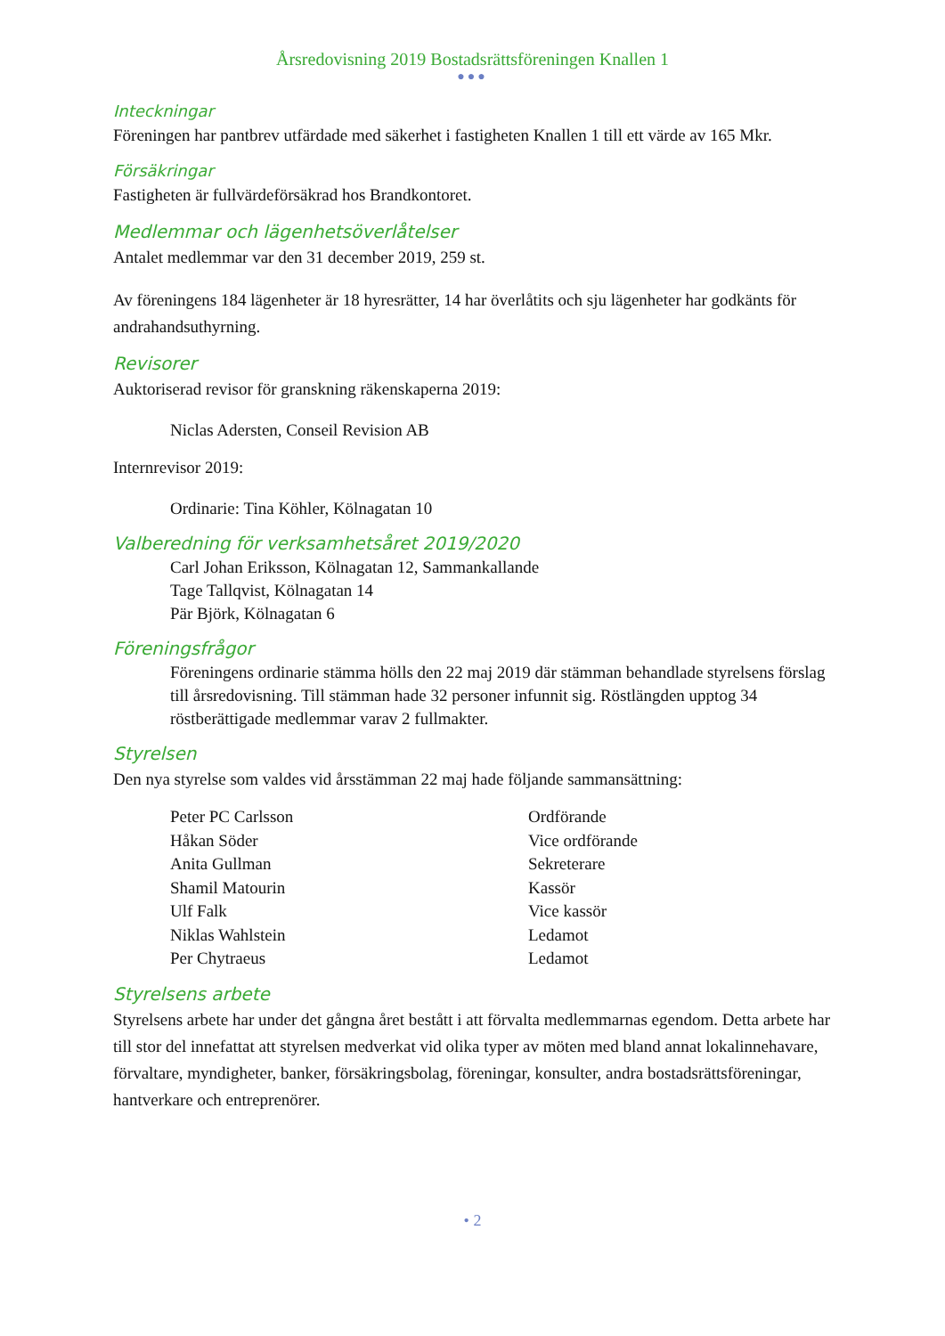Årsredovisning 2019 Bostadsrättsföreningen Knallen 1
●●●
Inteckningar
Föreningen har pantbrev utfärdade med säkerhet i fastigheten Knallen 1 till ett värde av 165 Mkr.
Försäkringar
Fastigheten är fullvärdeförsäkrad hos Brandkontoret.
Medlemmar och lägenhetsöverlåtelser
Antalet medlemmar var den 31 december 2019, 259 st.
Av föreningens 184 lägenheter är 18 hyresrätter, 14 har överlåtits och sju lägenheter har godkänts för andrahandsuthyrning.
Revisorer
Auktoriserad revisor för granskning räkenskaperna 2019:
Niclas Adersten, Conseil Revision AB
Internrevisor 2019:
Ordinarie: Tina Köhler, Kölnagatan 10
Valberedning för verksamhetsåret 2019/2020
Carl Johan Eriksson, Kölnagatan 12, Sammankallande
Tage Tallqvist, Kölnagatan 14
Pär Björk, Kölnagatan 6
Föreningsfrågor
Föreningens ordinarie stämma hölls den 22 maj 2019 där stämman behandlade styrelsens förslag till årsredovisning. Till stämman hade 32 personer infunnit sig. Röstlängden upptog 34 röstberättigade medlemmar varav 2 fullmakter.
Styrelsen
Den nya styrelse som valdes vid årsstämman 22 maj hade följande sammansättning:
| Peter PC Carlsson | Ordförande |
| Håkan Söder | Vice ordförande |
| Anita Gullman | Sekreterare |
| Shamil Matourin | Kassör |
| Ulf Falk | Vice kassör |
| Niklas Wahlstein | Ledamot |
| Per Chytraeus | Ledamot |
Styrelsens arbete
Styrelsens arbete har under det gångna året bestått i att förvalta medlemmarnas egendom. Detta arbete har till stor del innefattat att styrelsen medverkat vid olika typer av möten med bland annat lokalinnehavare, förvaltare, myndigheter, banker, försäkringsbolag, föreningar, konsulter, andra bostadsrättsföreningar, hantverkare och entreprenörer.
• 2